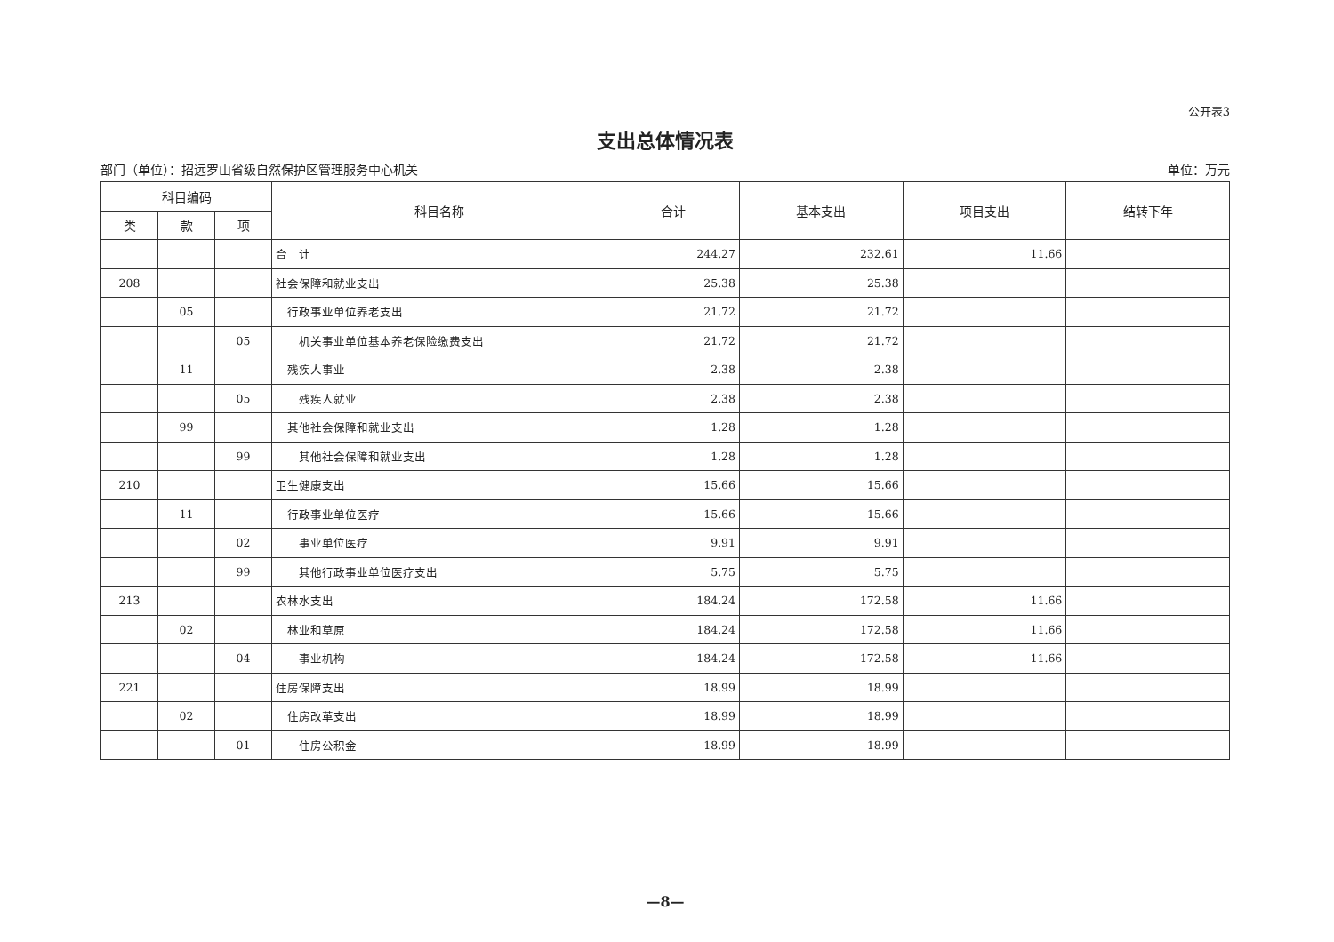公开表3
支出总体情况表
部门（单位）：招远罗山省级自然保护区管理服务中心机关 单位：万元
| 科目编码 | | | 科目名称 | 合计 | 基本支出 | 项目支出 | 结转下年 |
| --- | --- | --- | --- | --- | --- | --- | --- |
| 类 | 款 | 项 | | | | | |
| | | | 合 计 | 244.27 | 232.61 | 11.66 | |
| 208 | | | 社会保障和就业支出 | 25.38 | 25.38 | | |
| | 05 | | 行政事业单位养老支出 | 21.72 | 21.72 | | |
| | | 05 | 机关事业单位基本养老保险缴费支出 | 21.72 | 21.72 | | |
| | 11 | | 残疾人事业 | 2.38 | 2.38 | | |
| | | 05 | 残疾人就业 | 2.38 | 2.38 | | |
| | 99 | | 其他社会保障和就业支出 | 1.28 | 1.28 | | |
| | | 99 | 其他社会保障和就业支出 | 1.28 | 1.28 | | |
| 210 | | | 卫生健康支出 | 15.66 | 15.66 | | |
| | 11 | | 行政事业单位医疗 | 15.66 | 15.66 | | |
| | | 02 | 事业单位医疗 | 9.91 | 9.91 | | |
| | | 99 | 其他行政事业单位医疗支出 | 5.75 | 5.75 | | |
| 213 | | | 农林水支出 | 184.24 | 172.58 | 11.66 | |
| | 02 | | 林业和草原 | 184.24 | 172.58 | 11.66 | |
| | | 04 | 事业机构 | 184.24 | 172.58 | 11.66 | |
| 221 | | | 住房保障支出 | 18.99 | 18.99 | | |
| | 02 | | 住房改革支出 | 18.99 | 18.99 | | |
| | | 01 | 住房公积金 | 18.99 | 18.99 | | |
—8—